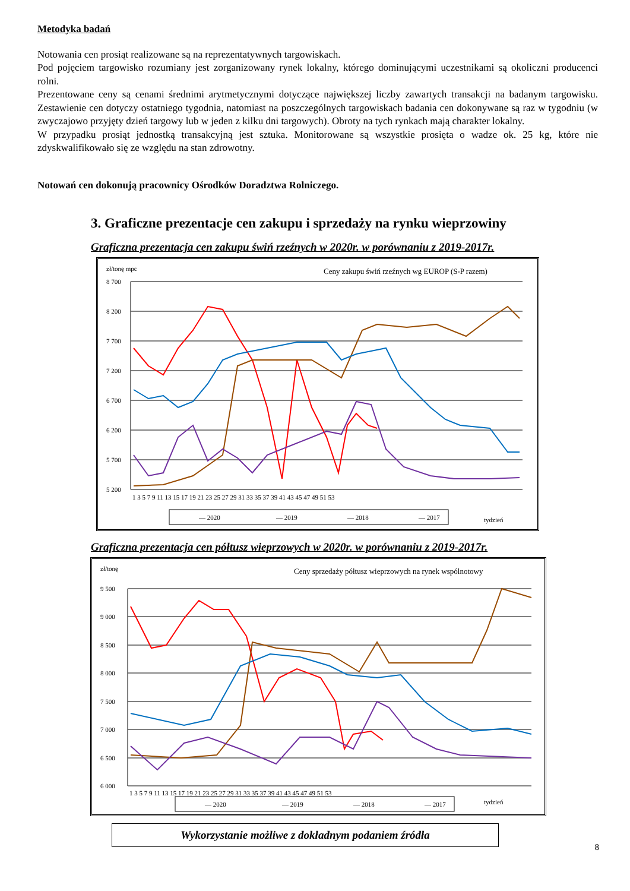Metodyka badań
Notowania cen prosiąt realizowane są na reprezentatywnych targowiskach.
Pod pojęciem targowisko rozumiany jest zorganizowany rynek lokalny, którego dominującymi uczestnikami są okoliczni producenci rolni.
Prezentowane ceny są cenami średnimi arytmetycznymi dotyczące największej liczby zawartych transakcji na badanym targowisku. Zestawienie cen dotyczy ostatniego tygodnia, natomiast na poszczególnych targowiskach badania cen dokonywane są raz w tygodniu (w zwyczajowo przyjęty dzień targowy lub w jeden z kilku dni targowych). Obroty na tych rynkach mają charakter lokalny.
W przypadku prosiąt jednostką transakcyjną jest sztuka. Monitorowane są wszystkie prosięta o wadze ok. 25 kg, które nie zdyskwalifikowało się ze względu na stan zdrowotny.
Notowań cen dokonują pracownicy Ośrodków Doradztwa Rolniczego.
3. Graficzne prezentacje cen zakupu i sprzedaży na rynku wieprzowiny
Graficzna prezentacja cen zakupu świń rzeźnych w 2020r. w porównaniu z 2019-2017r.
zł/tonę mpc
Ceny zakupu świń rzeźnych wg EUROP (S-P razem)
8 700
8 200
7 700
7 200
6 700
6 200
5 700
5 200
1 3 5 7 9 11 13 15 17 19 21 23 25 27 29 31 33 35 37 39 41 43 45 47 49 51 53
— 2020
— 2019
— 2018
— 2017
tydzień
Graficzna prezentacja cen półtusz wieprzowych w 2020r. w porównaniu z 2019-2017r.
zł/tonę
Ceny sprzedaży półtusz wieprzowych na rynek wspólnotowy
9 500
9 000
8 500
8 000
7 500
7 000
6 500
6 000
1 3 5 7 9 11 13 15 17 19 21 23 25 27 29 31 33 35 37 39 41 43 45 47 49 51 53
— 2020
— 2019
— 2018
— 2017
tydzień
Wykorzystanie możliwe z dokładnym podaniem źródła
8